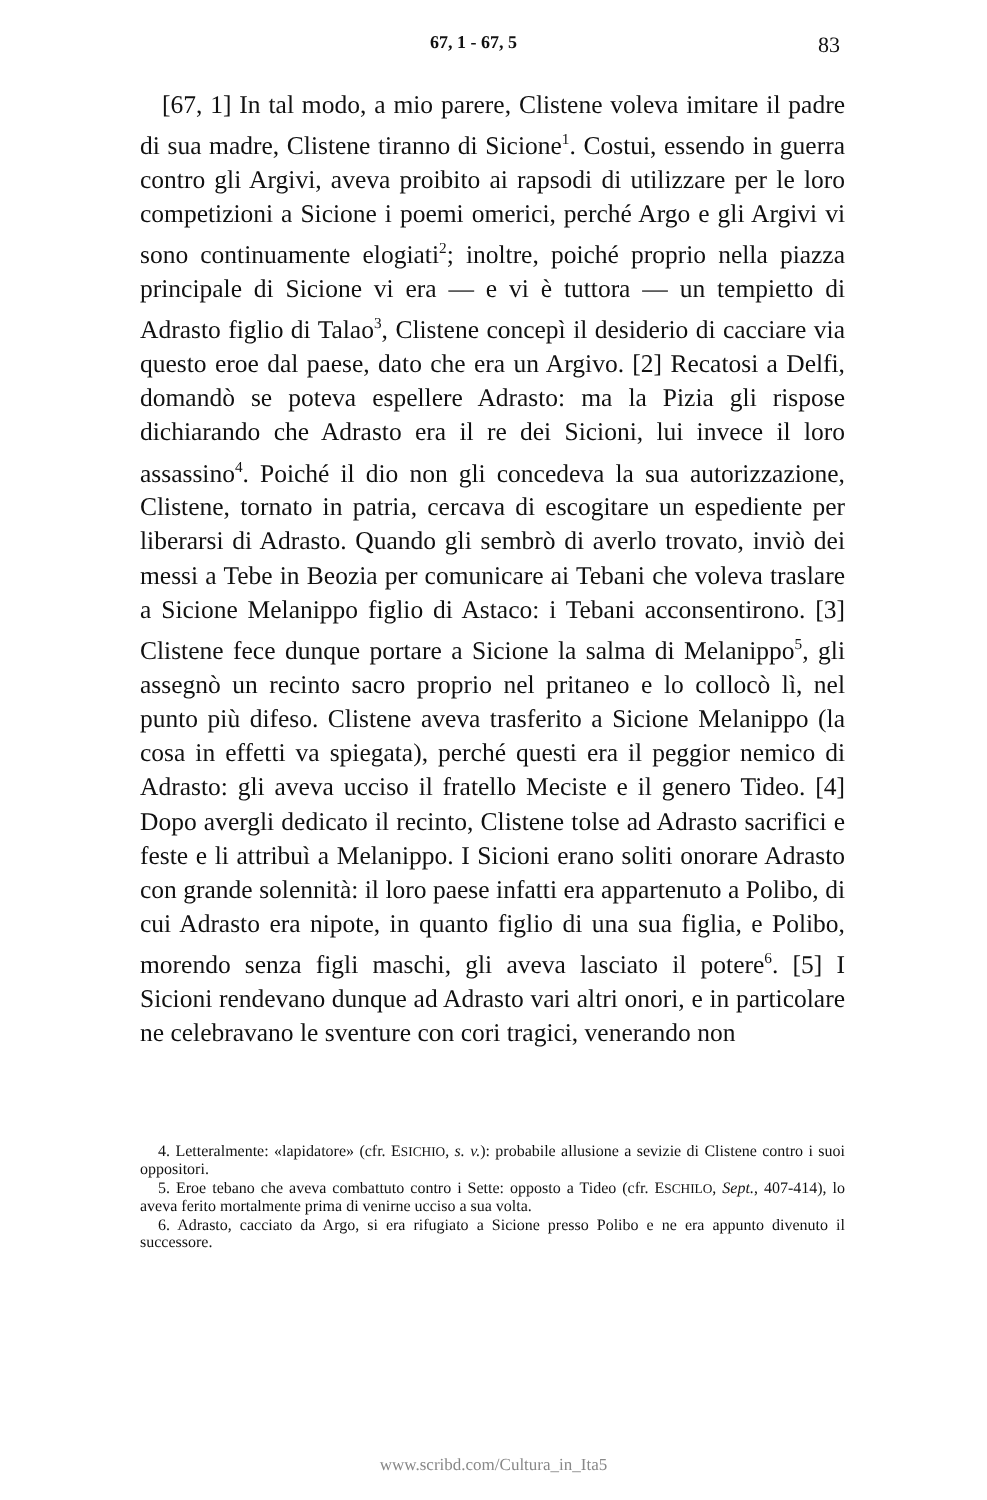67, 1 - 67, 5 83
[67, 1] In tal modo, a mio parere, Clistene voleva imitare il padre di sua madre, Clistene tiranno di Sicione<sup>1</sup>. Costui, essendo in guerra contro gli Argivi, aveva proibito ai rapsodi di utilizzare per le loro competizioni a Sicione i poemi omerici, perché Argo e gli Argivi vi sono continuamente elogiati<sup>2</sup>; inoltre, poiché proprio nella piazza principale di Sicione vi era — e vi è tuttora — un tempietto di Adrasto figlio di Talao<sup>3</sup>, Clistene concepì il desiderio di cacciare via questo eroe dal paese, dato che era un Argivo. [2] Recatosi a Delfi, domandò se poteva espellere Adrasto: ma la Pizia gli rispose dichiarando che Adrasto era il re dei Sicioni, lui invece il loro assassino<sup>4</sup>. Poiché il dio non gli concedeva la sua autorizzazione, Clistene, tornato in patria, cercava di escogitare un espediente per liberarsi di Adrasto. Quando gli sembrò di averlo trovato, inviò dei messi a Tebe in Beozia per comunicare ai Tebani che voleva traslare a Sicione Melanippo figlio di Astaco: i Tebani acconsentirono. [3] Clistene fece dunque portare a Sicione la salma di Melanippo<sup>5</sup>, gli assegnò un recinto sacro proprio nel pritaneo e lo collocò lì, nel punto più difeso. Clistene aveva trasferito a Sicione Melanippo (la cosa in effetti va spiegata), perché questi era il peggior nemico di Adrasto: gli aveva ucciso il fratello Meciste e il genero Tideo. [4] Dopo avergli dedicato il recinto, Clistene tolse ad Adrasto sacrifici e feste e li attribuì a Melanippo. I Sicioni erano soliti onorare Adrasto con grande solennità: il loro paese infatti era appartenuto a Polibo, di cui Adrasto era nipote, in quanto figlio di una sua figlia, e Polibo, morendo senza figli maschi, gli aveva lasciato il potere<sup>6</sup>. [5] I Sicioni rendevano dunque ad Adrasto vari altri onori, e in particolare ne celebravano le sventure con cori tragici, venerando non
4. Letteralmente: «lapidatore» (cfr. ESICHIO, s. v.): probabile allusione a sevizie di Clistene contro i suoi oppositori.
5. Eroe tebano che aveva combattuto contro i Sette: opposto a Tideo (cfr. ESCHILO, Sept., 407-414), lo aveva ferito mortalmente prima di venirne ucciso a sua volta.
6. Adrasto, cacciato da Argo, si era rifugiato a Sicione presso Polibo e ne era appunto divenuto il successore.
www.scribd.com/Cultura_in_Ita5